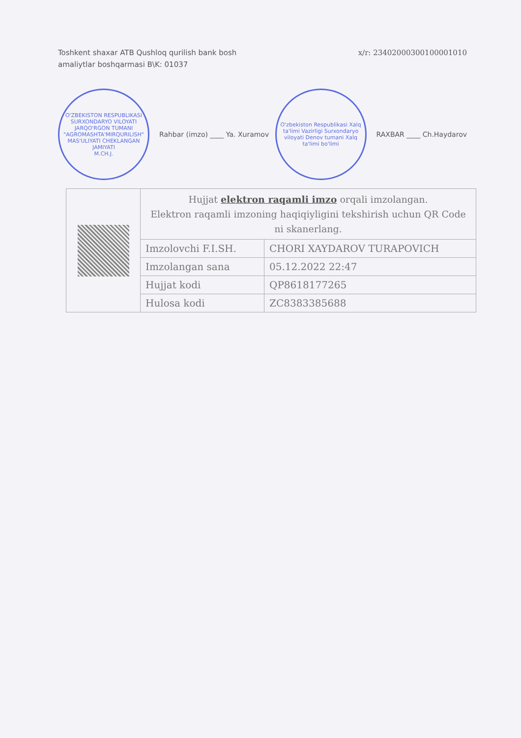Toshkent shaxar ATB Qushloq qurilish bank bosh
amaliytlar boshqarmasi B\K: 01037
x/r: 23402000300100001010
O'ZBEKISTON RESPUBLIKASI SURXONDARYO VILOYATI JARQO'RGON TUMANI "AGROMASHTA'MIRQURILISH" MAS'ULIYATI CHEKLANGAN JAMIYATI
M.CH.J.
Rahbar (imzo) ____ Ya. Xuramov
O'zbekiston Respublikasi Xalq ta'limi Vazirligi Surxondaryo viloyati Denov tumani Xalq ta'limi bo'limi
RAXBAR ____ Ch.Haydarov
| | Hujjat elektron raqamli imzo orqali imzolangan. Elektron raqamli imzoning haqiqiyligini tekshirish uchun QR Code ni skanerlang. | |
| | Imzolovchi F.I.SH. | CHORI XAYDAROV TURAPOVICH |
| | Imzolangan sana | 05.12.2022 22:47 |
| | Hujjat kodi | QP8618177265 |
| | Hulosa kodi | ZC8383385688 |